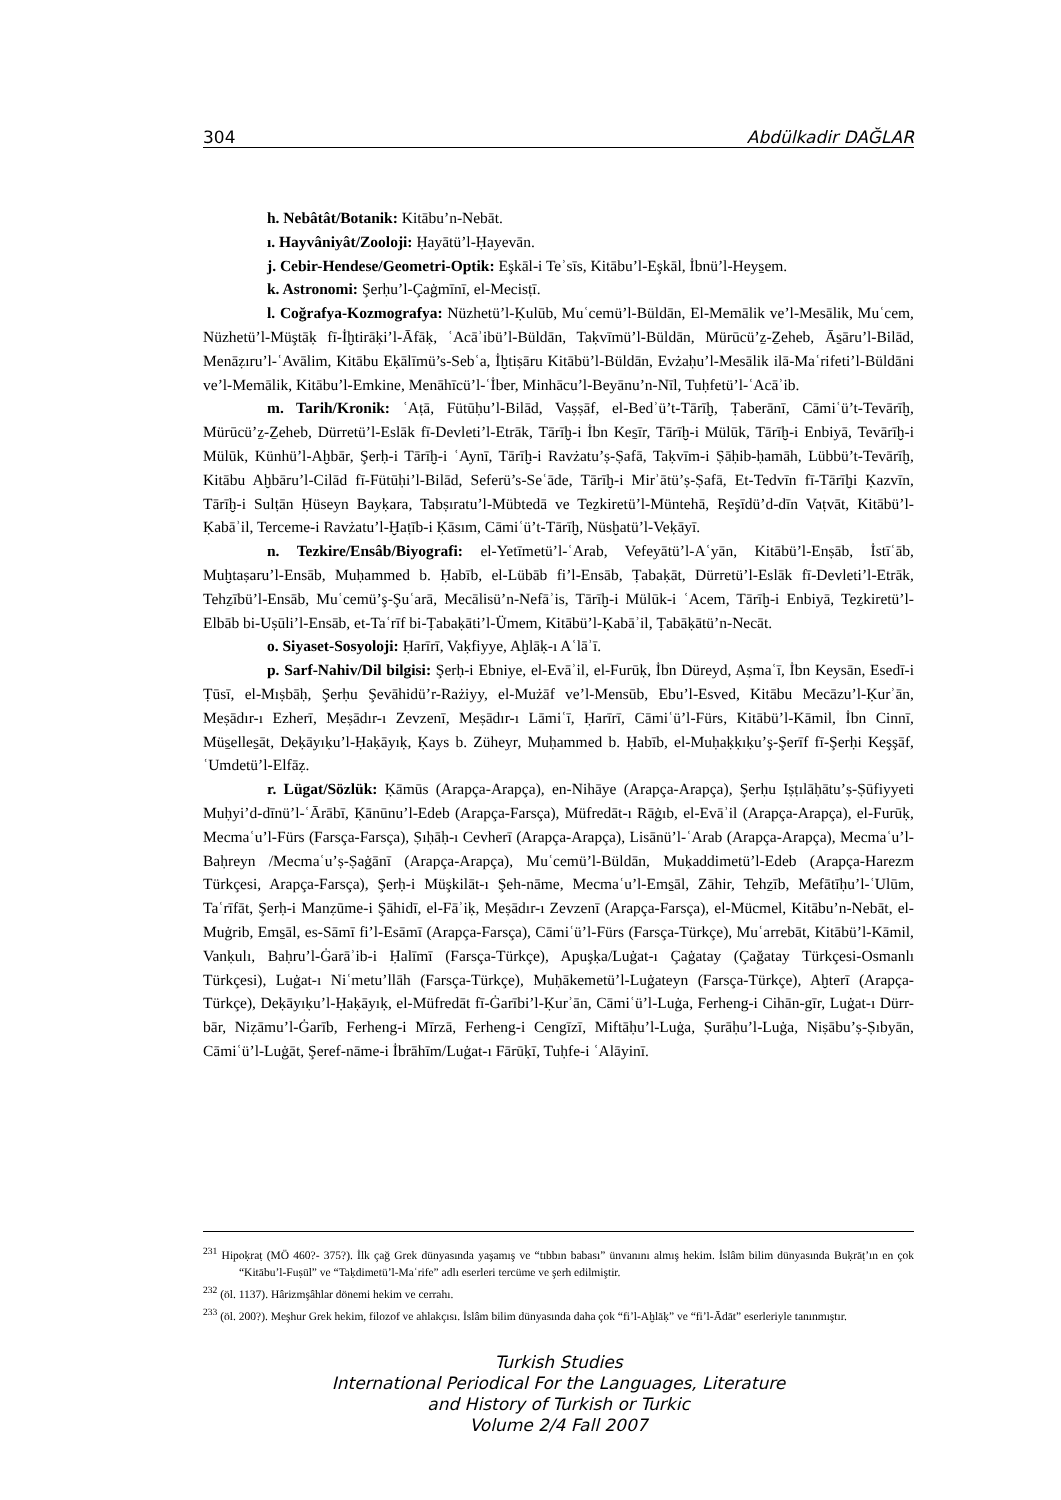304 Abdülkadir DAĞLAR
h. Nebâtât/Botanik: Kitābu’n-Nebāt.
ı. Hayvâniyât/Zooloji: Ḥayātü’l-Ḥayevān.
j. Cebir-Hendese/Geometri-Optik: Eşkāl-i Teʾsīs, Kitābu’l-Eşkāl, İbnü’l-Heys̱em.
k. Astronomi: Şerḥu’l-Çaġmīnī, el-Mecisṭī.
l. Coğrafya-Kozmografya: Nüzhetü’l-Ḳulūb, Muʿcemü’l-Büldān, El-Memālik ve’l-Mesālik, Muʿcem, Nüzhetü’l-Müştāḳ fī-İḫtirāḳi’l-Āfāḳ, ʿAcāʾibü’l-Büldān, Taḳvīmü’l-Büldān, Mürūcü’z̠-Z̠eheb, Ās̱āru’l-Bilād, Menāẓıru’l-ʿAvālim, Kitābu Eḳālīmü’s-Sebʿa, İḫtiṣāru Kitābü’l-Büldān, Evżaḥu’l-Mesālik ilā-Maʿrifeti’l-Büldāni ve’l-Memālik, Kitābu’l-Emkine, Menāhīcü’l-ʿİber, Minhācu’l-Beyānu’n-Nīl, Tuḥfetü’l-ʿAcāʾib.
m. Tarih/Kronik: ʿAṭā, Fütūḥu’l-Bilād, Vaṣṣāf, el-Bedʾü’t-Tārīḫ, Ṭaberānī, Cāmiʿü’t-Tevārīḫ, Mürūcü’z̠-Z̠eheb, Dürretü’l-Eslāk fī-Devleti’l-Etrāk, Tārīḫ-i İbn Kes̱īr, Tārīḫ-i Mülūk, Tārīḫ-i Enbiyā, Tevārīḫ-i Mülūk, Künhü’l-Aḫbār, Şerḥ-i Tārīḫ-i ʿAynī, Tārīḫ-i Ravżatu’ṣ-Ṣafā, Taḳvīm-i Ṣāḥib-ḥamāh, Lübbü’t-Tevārīḫ, Kitābu Aḫbāru’l-Cilād fī-Fütūḥi’l-Bilād, Seferü’s-Seʿāde, Tārīḫ-i Mirʾātü’ṣ-Ṣafā, Et-Tedvīn fī-Tārīḫi Ḳazvīn, Tārīḫ-i Sulṭān Ḥüseyn Bayḳara, Tabṣıratu’l-Mübtedā ve Tez̠kiretü’l-Müntehā, Reşīdü’d-dīn Vaṭvāt, Kitābü’l-Ḳabāʾil, Terceme-i Ravżatu’l-Ḫaṭīb-i Ḳāsım, Cāmiʿü’t-Tārīḫ, Nüsḫatü’l-Veḳāyī.
n. Tezkire/Ensâb/Biyografi: el-Yetīmetü’l-ʿArab, Vefeyātü’l-Aʿyān, Kitābü’l-Enṣāb, İstīʿāb, Muḫtaṣaru’l-Ensāb, Muḥammed b. Ḥabīb, el-Lübāb fi’l-Ensāb, Ṭabaḳāt, Dürretü’l-Eslāk fī-Devleti’l-Etrāk, Tehz̠ībü’l-Ensāb, Muʿcemü’ş-Şuʿarā, Mecālisü’n-Nefāʾis, Tārīḫ-i Mülūk-i ʿAcem, Tārīḫ-i Enbiyā, Tez̠kiretü’l-Elbāb bi-Uṣūli’l-Ensāb, et-Taʿrīf bi-Ṭabaḳāti’l-Ümem, Kitābü’l-Ḳabāʾil, Ṭabāḳātü’n-Necāt.
o. Siyaset-Sosyoloji: Ḥarīrī, Vaḳfiyye, Aḫlāḳ-ı Aʿlāʾī.
p. Sarf-Nahiv/Dil bilgisi: Şerḥ-i Ebniye, el-Evāʾil, el-Furūḳ, İbn Düreyd, Aṣmaʿī, İbn Keysān, Esedī-i Ṭūsī, el-Mıṣbāḥ, Şerḥu Şevāhidü’r-Rażiyy, el-Mużāf ve’l-Mensūb, Ebu’l-Esved, Kitābu Mecāzu’l-Ḳurʾān, Meṣādır-ı Ezherī, Meṣādır-ı Zevzenī, Meṣādır-ı Lāmiʿī, Ḥarīrī, Cāmiʿü’l-Fürs, Kitābü’l-Kāmil, İbn Cinnī, Müs̱elles̱āt, Deḳāyıḳu’l-Ḥaḳāyıḳ, Ḳays b. Züheyr, Muḥammed b. Ḥabīb, el-Muḥaḳḳıḳu’ş-Şerīf fī-Şerḥi Keşşāf, ʿUmdetü’l-Elfāẓ.
r. Lügat/Sözlük: Ḳāmūs (Arapça-Arapça), en-Nihāye (Arapça-Arapça), Şerḥu Iṣṭılāḥātu’ṣ-Ṣūfiyyeti Muḥyi’d-dīnü’l-ʿĀrābī, Ḳānūnu’l-Edeb (Arapça-Farsça), Müfredāt-ı Rāġıb, el-Evāʾil (Arapça-Arapça), el-Furūḳ, Mecmaʿu’l-Fürs (Farsça-Farsça), Ṣıḥāḥ-ı Cevherī (Arapça-Arapça), Lisānü’l-ʿArab (Arapça-Arapça), Mecmaʿu’l-Baḥreyn /Mecmaʿu’ṣ-Ṣaġānī (Arapça-Arapça), Muʿcemü’l-Büldān, Muḳaddimetü’l-Edeb (Arapça-Harezm Türkçesi, Arapça-Farsça), Şerḥ-i Müşkilāt-ı Şeh-nāme, Mecmaʿu’l-Ems̱āl, Zāhir, Tehz̠īb, Mefātīḥu’l-ʿUlūm, Taʿrīfāt, Şerḥ-i Manẓūme-i Şāhidī, el-Fāʾiḳ, Meṣādır-ı Zevzenī (Arapça-Farsça), el-Mücmel, Kitābu’n-Nebāt, el-Muġrib, Ems̱āl, es-Sāmī fi’l-Esāmī (Arapça-Farsça), Cāmiʿü’l-Fürs (Farsça-Türkçe), Muʿarrebāt, Kitābü’l-Kāmil, Vanḳulı, Baḥru’l-Ġarāʾib-i Ḥalīmī (Farsça-Türkçe), Apuşḳa/Luġat-ı Çaġatay (Çağatay Türkçesi-Osmanlı Türkçesi), Luġat-ı Niʿmetu’llāh (Farsça-Türkçe), Muḥākemetü’l-Luġateyn (Farsça-Türkçe), Aḫterī (Arapça-Türkçe), Deḳāyıḳu’l-Ḥaḳāyıḳ, el-Müfredāt fī-Ġarībi’l-Ḳurʾān, Cāmiʿü’l-Luġa, Ferheng-i Cihān-gīr, Luġat-ı Dürr-bār, Niẓāmu’l-Ġarīb, Ferheng-i Mīrzā, Ferheng-i Cengīzī, Miftāḥu’l-Luġa, Ṣurāḥu’l-Luġa, Niṣābu’ṣ-Ṣıbyān, Cāmiʿü’l-Luġāt, Şeref-nāme-i İbrāhīm/Luġat-ı Fārūḳī, Tuḥfe-i ʿAlāyinī.
<sup>231</sup> Hipoḳraṭ (MÖ 460?- 375?). İlk çağ Grek dünyasında yaşamış ve “tıbbın babası” ünvanını almış hekim. İslâm bilim dünyasında Buḳrāṭ’ın en çok “Kitābu’l-Fuṣūl” ve “Taḳdimetü’l-Maʿrife” adlı eserleri tercüme ve şerh edilmiştir.
<sup>232</sup> (öl. 1137). Hârizmşâhlar dönemi hekim ve cerrahı.
<sup>233</sup> (öl. 200?). Meşhur Grek hekim, filozof ve ahlakçısı. İslâm bilim dünyasında daha çok “fi’l-Aḫlāḳ” ve “fi’l-Ādāt” eserleriyle tanınmıştır.
Turkish Studies
International Periodical For the Languages, Literature
and History of Turkish or Turkic
Volume 2/4 Fall 2007